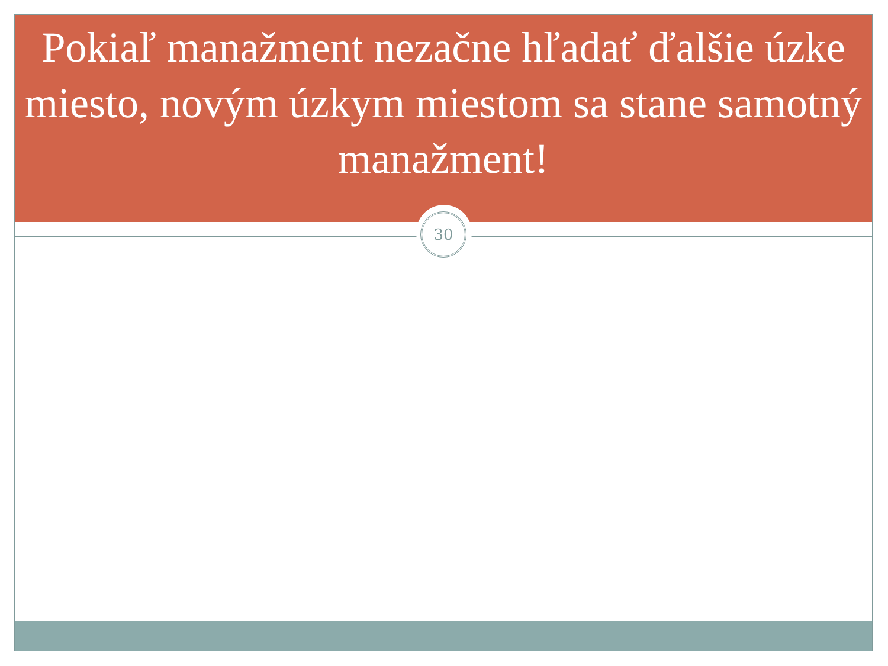Pokiaľ manažment nezačne hľadať ďalšie úzke miesto, novým úzkym miestom sa stane samotný manažment!
30